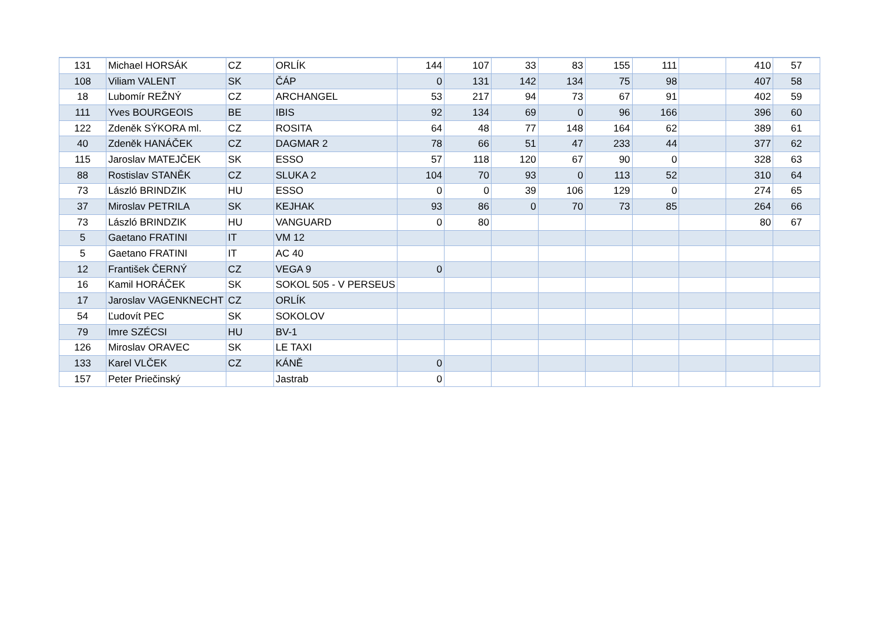| 131 | Michael HORSÁK | CZ | ORLÍK | 144 | 107 | 33 | 83 | 155 | 111 | | 410 | 57 |
| 108 | Viliam VALENT | SK | ČÁP | 0 | 131 | 142 | 134 | 75 | 98 | | 407 | 58 |
| 18 | Lubomír REŽNÝ | CZ | ARCHANGEL | 53 | 217 | 94 | 73 | 67 | 91 | | 402 | 59 |
| 111 | Yves BOURGEOIS | BE | IBIS | 92 | 134 | 69 | 0 | 96 | 166 | | 396 | 60 |
| 122 | Zdeněk SÝKORA ml. | CZ | ROSITA | 64 | 48 | 77 | 148 | 164 | 62 | | 389 | 61 |
| 40 | Zdeněk HANÁČEK | CZ | DAGMAR 2 | 78 | 66 | 51 | 47 | 233 | 44 | | 377 | 62 |
| 115 | Jaroslav MATEJČEK | SK | ESSO | 57 | 118 | 120 | 67 | 90 | 0 | | 328 | 63 |
| 88 | Rostislav STANĚK | CZ | SLUKA 2 | 104 | 70 | 93 | 0 | 113 | 52 | | 310 | 64 |
| 73 | László BRINDZIK | HU | ESSO | 0 | 0 | 39 | 106 | 129 | 0 | | 274 | 65 |
| 37 | Miroslav PETRILA | SK | KEJHAK | 93 | 86 | 0 | 70 | 73 | 85 | | 264 | 66 |
| 73 | László BRINDZIK | HU | VANGUARD | 0 | 80 | | | | | | 80 | 67 |
| 5 | Gaetano FRATINI | IT | VM 12 | | | | | | | | | |
| 5 | Gaetano FRATINI | IT | AC 40 | | | | | | | | | |
| 12 | František ČERNÝ | CZ | VEGA 9 | 0 | | | | | | | | |
| 16 | Kamil HORÁČEK | SK | SOKOL 505 - V PERSEUS | | | | | | | | | |
| 17 | Jaroslav VAGENKNECHT | CZ | ORLÍK | | | | | | | | | |
| 54 | Ľudovít PEC | SK | SOKOLOV | | | | | | | | | |
| 79 | Imre SZÉCSI | HU | BV-1 | | | | | | | | | |
| 126 | Miroslav ORAVEC | SK | LE TAXI | | | | | | | | | |
| 133 | Karel VLČEK | CZ | KÁNĚ | 0 | | | | | | | | |
| 157 | Peter Priečinský | | Jastrab | 0 | | | | | | | | |